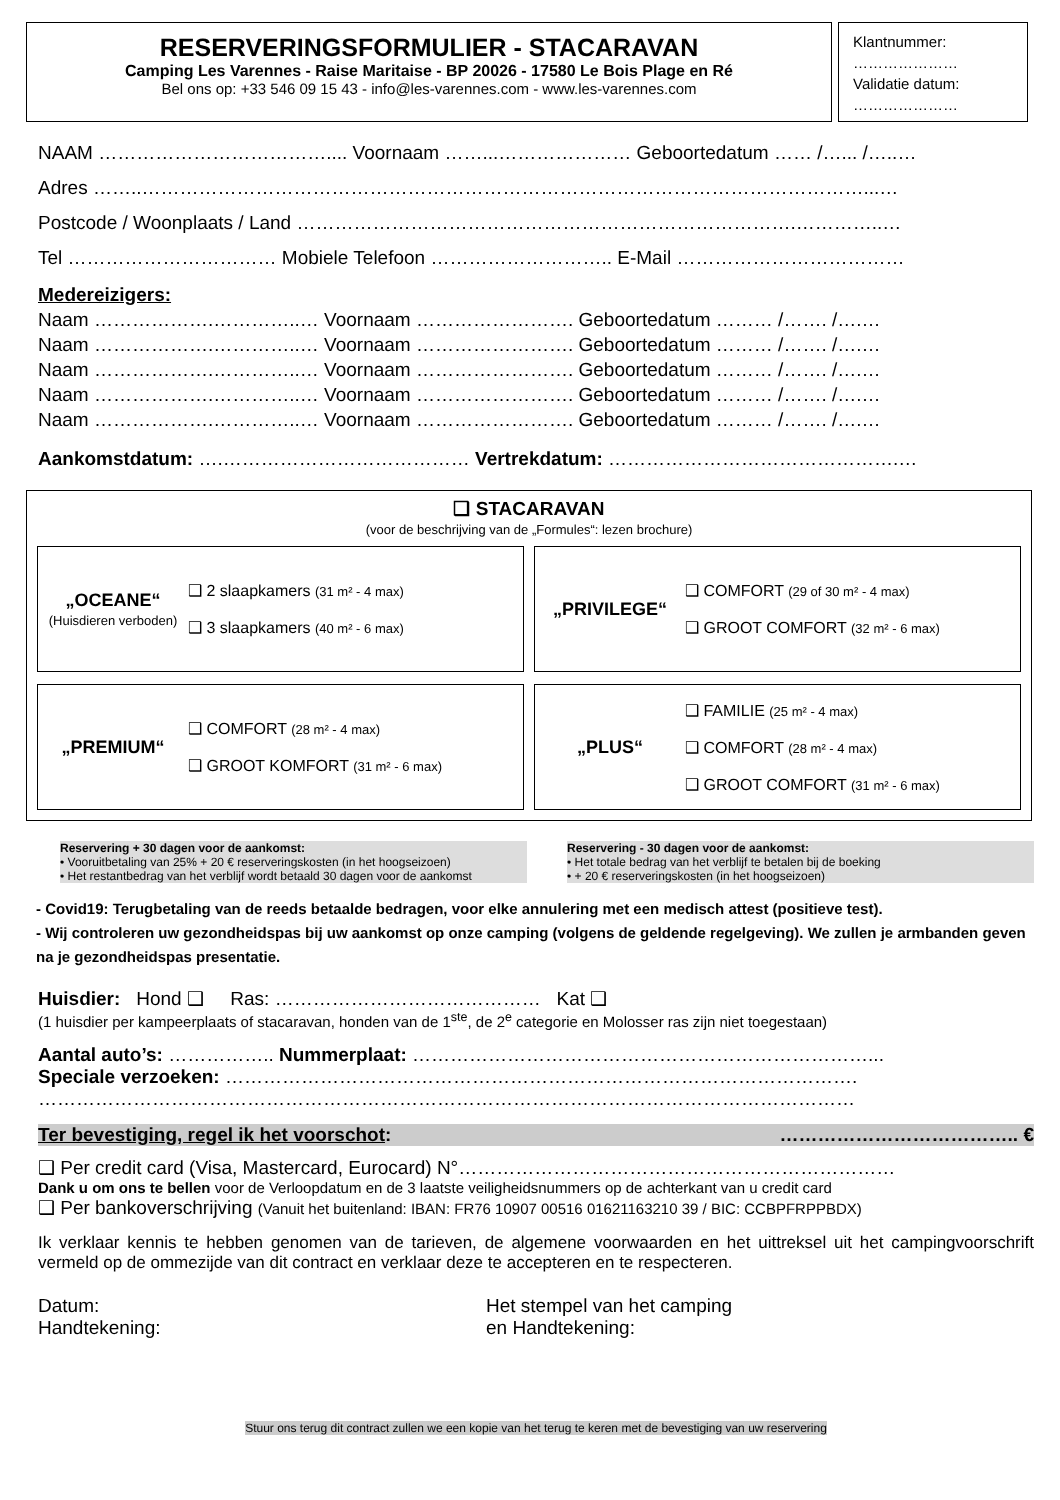RESERVERINGSFORMULIER - STACARAVAN
Camping Les Varennes - Raise Maritaise - BP 20026 - 17580 Le Bois Plage en Ré
Bel ons op: +33 546 09 15 43 - info@les-varennes.com - www.les-varennes.com
Klantnummer:
…………………
Validatie datum:
…………………
NAAM ……………………………….... Voornaam ……...………………… Geboortedatum …… /…... /…..…
Adres ……..……………………………………………………………………………………………………...…
Postcode / Woonplaats / Land …………………………………………………………………….…………..…
Tel …………………………… Mobiele Telefoon ……………………….. E-Mail ………………………………
Medereizigers:
Naam ……………….…………..… Voornaam ……………………. Geboortedatum ……… /……. /….…
Naam ……………….…………..… Voornaam ……………………. Geboortedatum ……… /……. /….…
Naam ……………….…………..… Voornaam ……………………. Geboortedatum ……… /……. /….…
Naam ……………….…………..… Voornaam ……………………. Geboortedatum ……… /……. /….…
Naam ……………….…………..… Voornaam ……………………. Geboortedatum ……… /……. /….…
Aankomstdatum: ….………………………………… Vertrekdatum: ……………………………………….…
❑ STACARAVAN
(voor de beschrijving van de „Formules“: lezen brochure)
„OCEANE“
(Huisdieren verboden)
❑ 2 slaapkamers (31 m² - 4 max)
❑ 3 slaapkamers (40 m² - 6 max)
„PRIVILEGE“
❑ COMFORT (29 of 30 m² - 4 max)
❑ GROOT COMFORT (32 m² - 6 max)
„PREMIUM“
❑ COMFORT (28 m² - 4 max)
❑ GROOT KOMFORT (31 m² - 6 max)
„PLUS“
❑ FAMILIE (25 m² - 4 max)
❑ COMFORT (28 m² - 4 max)
❑ GROOT COMFORT (31 m² - 6 max)
Reservering + 30 dagen voor de aankomst:
• Vooruitbetaling van 25% + 20 € reserveringskosten (in het hoogseizoen)
• Het restantbedrag van het verblijf wordt betaald 30 dagen voor de aankomst
Reservering - 30 dagen voor de aankomst:
• Het totale bedrag van het verblijf te betalen bij de boeking
• + 20 € reserveringskosten (in het hoogseizoen)
- Covid19: Terugbetaling van de reeds betaalde bedragen, voor elke annulering met een medisch attest (positieve test).
- Wij controleren uw gezondheidspas bij uw aankomst op onze camping (volgens de geldende regelgeving). We zullen je armbanden geven na je gezondheidspas presentatie.
Huisdier: Hond ❑ Ras: …………………………………… Kat ❑
(1 huisdier per kampeerplaats of stacaravan, honden van de 1<sup>ste</sup>, de 2<sup>e</sup> categorie en Molosser ras zijn niet toegestaan)
Aantal auto’s: …………….. Nummerplaat: ………………………………………………………………...
Speciale verzoeken: ……………………………………………………………………………………….
…………………………………………………………………………………………………………………
Ter bevestiging, regel ik het voorschot: ……………………………….. €
❑ Per credit card (Visa, Mastercard, Eurocard) N°……………………………………………………………
Dank u om ons te bellen voor de Verloopdatum en de 3 laatste veiligheidsnummers op de achterkant van u credit card
❑ Per bankoverschrijving (Vanuit het buitenland: IBAN: FR76 10907 00516 01621163210 39 / BIC: CCBPFRPPBDX)
Ik verklaar kennis te hebben genomen van de tarieven, de algemene voorwaarden en het uittreksel uit het campingvoorschrift vermeld op de ommezijde van dit contract en verklaar deze te accepteren en te respecteren.
Datum:
Handtekening:
Het stempel van het camping
en Handtekening:
Stuur ons terug dit contract zullen we een kopie van het terug te keren met de bevestiging van uw reservering